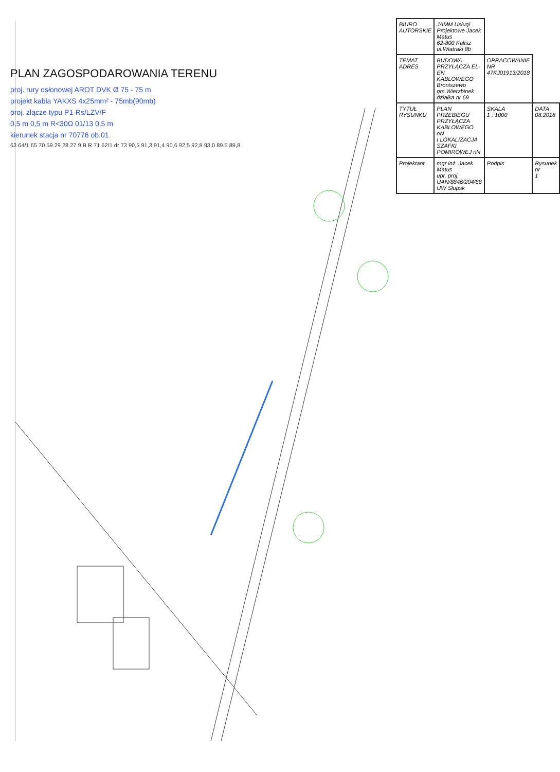PLAN ZAGOSPODAROWANIA TERENU
proj. rury osłonowej AROT DVK Ø 75 - 75 m
projekt kabla YAKXS 4x25mm² - 75mb(90mb)
proj. złącze typu P1-Rs/LZV/F
0,5 m 0,5 m R<30Ω 01/13 0,5 m
kierunek stacja nr 70776 ob.01
63 64/1 65 70 59 29 28 27 9 B R 71 62/1 dr 73 90,5 91,3 91,4 90,6 92,5 92,8 93,0 89,5 89,8
| BIURO AUTORSKIE | JAMM Usługi Projektowe Jacek Matus 62-800 Kalisz ul.Wiatraki 8b | | |
| TEMAT ADRES | BUDOWA PRZYŁĄCZA EL-EN KABLOWEGO Broniszewo gm.Wierzbinek działka nr 69 | OPRACOWANIE NR 47KJ01913/2018 | |
| TYTUŁ RYSUNKU | PLAN PRZEBIEGU PRZYŁĄCZA KABLOWEGO nN I LOKALIZACJA SZAFKI POMIROWEJ nN | SKALA 1 : 1000 | DATA 08.2018 |
| Projektant | mgr inż. Jacek Matus upr. proj. UAN/8846/204/88 UW Słupsk | Podpis | Rysunek nr 1 |